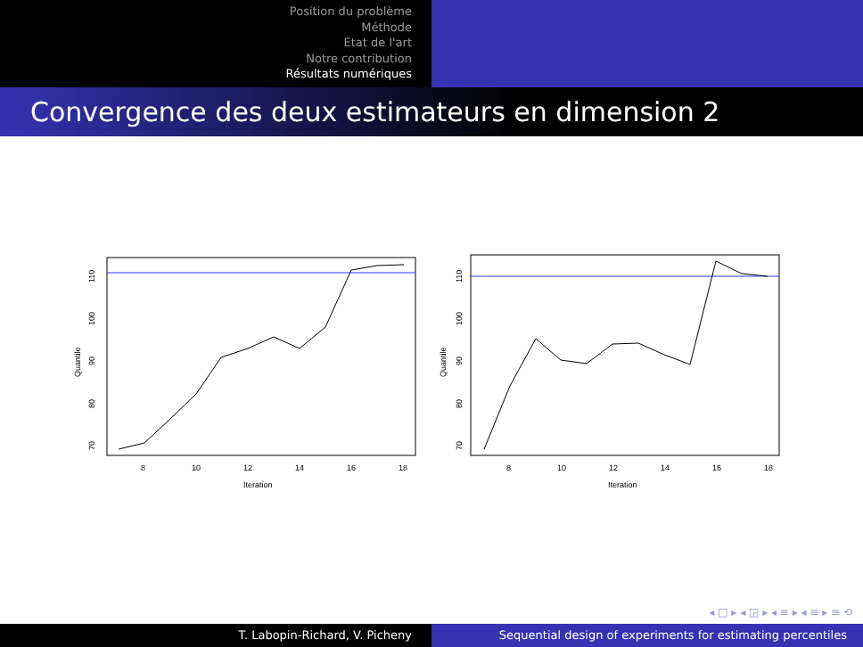Position du problème
Méthode
Etat de l'art
Notre contribution
Résultats numériques
Convergence des deux estimateurs en dimension 2
8
10
12
14
16
18
Iteration
70
80
90
100
110
Quantile
8
10
12
14
16
18
Iteration
70
80
90
100
110
Quantile
◂ □ ▸ ◂ ◲ ▸ ◂ ≡ ▸ ◂ ≡ ▸ ≡ ⟲
T. Labopin-Richard, V. Picheny Sequential design of experiments for estimating percentiles